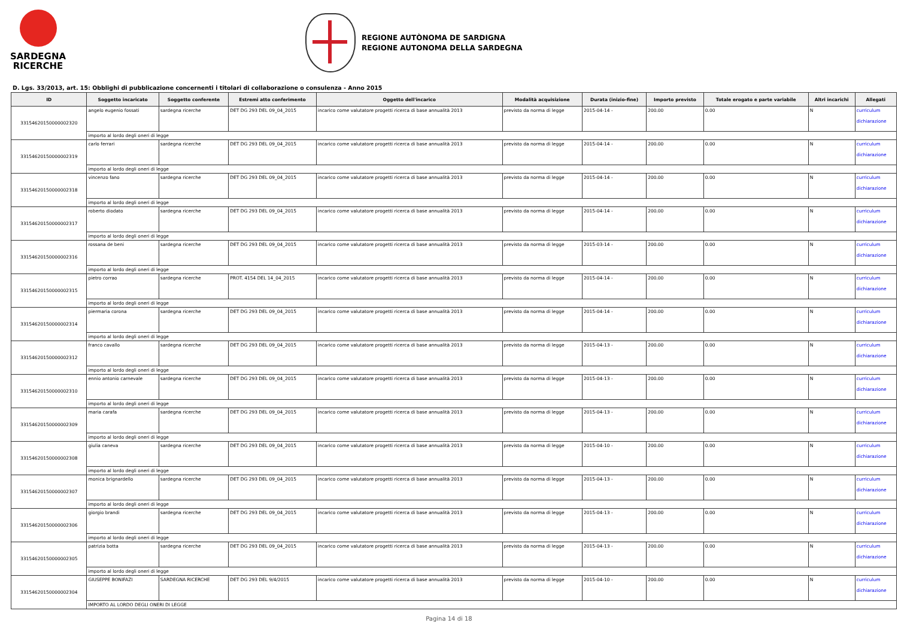SARDEGNA
RICERCHE
REGIONE AUTÒNOMA DE SARDIGNA
REGIONE AUTONOMA DELLA SARDEGNA
D. Lgs. 33/2013, art. 15: Obblighi di pubblicazione concernenti i titolari di collaborazione o consulenza - Anno 2015
| ID | Soggetto incaricato | Soggetto conferente | Estremi atto conferimento | Oggetto dell'incarico | Modalità acquisizione | Durata (inizio-fine) | Importo previsto | Totale erogato e parte variabile | Altri incarichi | Allegati |
| --- | --- | --- | --- | --- | --- | --- | --- | --- | --- | --- |
| 33154620150000002320 | angelo eugenio fossati | sardegna ricerche | DET DG 293 DEL 09_04_2015 | incarico come valutatore progetti ricerca di base annualità 2013 | previsto da norma di legge | 2015-04-14 - | 200.00 | 0.00 | N | curriculum dichiarazione |
| | importo al lordo degli oneri di legge | | | | | | | | | |
| 33154620150000002319 | carlo ferrari | sardegna ricerche | DET DG 293 DEL 09_04_2015 | incarico come valutatore progetti ricerca di base annualità 2013 | previsto da norma di legge | 2015-04-14 - | 200.00 | 0.00 | N | curriculum dichiarazione |
| | importo al lordo degli oneri di legge | | | | | | | | | |
| 33154620150000002318 | vincenzo fano | sardegna ricerche | DET DG 293 DEL 09_04_2015 | incarico come valutatore progetti ricerca di base annualità 2013 | previsto da norma di legge | 2015-04-14 - | 200.00 | 0.00 | N | curriculum dichiarazione |
| | importo al lordo degli oneri di legge | | | | | | | | | |
| 33154620150000002317 | roberto diodato | sardegna ricerche | DET DG 293 DEL 09_04_2015 | incarico come valutatore progetti ricerca di base annualità 2013 | previsto da norma di legge | 2015-04-14 - | 200.00 | 0.00 | N | curriculum dichiarazione |
| | importo al lordo degli oneri di legge | | | | | | | | | |
| 33154620150000002316 | rossana de beni | sardegna ricerche | DET DG 293 DEL 09_04_2015 | incarico come valutatore progetti ricerca di base annualità 2013 | previsto da norma di legge | 2015-03-14 - | 200.00 | 0.00 | N | curriculum dichiarazione |
| | importo al lordo degli oneri di legge | | | | | | | | | |
| 33154620150000002315 | pietro corrao | sardegna ricerche | PROT. 4154 DEL 14_04_2015 | incarico come valutatore progetti ricerca di base annualità 2013 | previsto da norma di legge | 2015-04-14 - | 200.00 | 0.00 | N | curriculum dichiarazione |
| | importo al lordo degli oneri di legge | | | | | | | | | |
| 33154620150000002314 | piermaria corona | sardegna ricerche | DET DG 293 DEL 09_04_2015 | incarico come valutatore progetti ricerca di base annualità 2013 | previsto da norma di legge | 2015-04-14 - | 200.00 | 0.00 | N | curriculum dichiarazione |
| | importo al lordo degli oneri di legge | | | | | | | | | |
| 33154620150000002312 | franco cavallo | sardegna ricerche | DET DG 293 DEL 09_04_2015 | incarico come valutatore progetti ricerca di base annualità 2013 | previsto da norma di legge | 2015-04-13 - | 200.00 | 0.00 | N | curriculum dichiarazione |
| | importo al lordo degli oneri di legge | | | | | | | | | |
| 33154620150000002310 | ennio antonio carnevale | sardegna ricerche | DET DG 293 DEL 09_04_2015 | incarico come valutatore progetti ricerca di base annualità 2013 | previsto da norma di legge | 2015-04-13 - | 200.00 | 0.00 | N | curriculum dichiarazione |
| | importo al lordo degli oneri di legge | | | | | | | | | |
| 33154620150000002309 | maria carafa | sardegna ricerche | DET DG 293 DEL 09_04_2015 | incarico come valutatore progetti ricerca di base annualità 2013 | previsto da norma di legge | 2015-04-13 - | 200.00 | 0.00 | N | curriculum dichiarazione |
| | importo al lordo degli oneri di legge | | | | | | | | | |
| 33154620150000002308 | giulia caneva | sardegna ricerche | DET DG 293 DEL 09_04_2015 | incarico come valutatore progetti ricerca di base annualità 2013 | previsto da norma di legge | 2015-04-10 - | 200.00 | 0.00 | N | curriculum dichiarazione |
| | importo al lordo degli oneri di legge | | | | | | | | | |
| 33154620150000002307 | monica brignardello | sardegna ricerche | DET DG 293 DEL 09_04_2015 | incarico come valutatore progetti ricerca di base annualità 2013 | previsto da norma di legge | 2015-04-13 - | 200.00 | 0.00 | N | curriculum dichiarazione |
| | importo al lordo degli oneri di legge | | | | | | | | | |
| 33154620150000002306 | giorgio brandi | sardegna ricerche | DET DG 293 DEL 09_04_2015 | incarico come valutatore progetti ricerca di base annualità 2013 | previsto da norma di legge | 2015-04-13 - | 200.00 | 0.00 | N | curriculum dichiarazione |
| | importo al lordo degli oneri di legge | | | | | | | | | |
| 33154620150000002305 | patrizia botta | sardegna ricerche | DET DG 293 DEL 09_04_2015 | incarico come valutatore progetti ricerca di base annualità 2013 | previsto da norma di legge | 2015-04-13 - | 200.00 | 0.00 | N | curriculum dichiarazione |
| | importo al lordo degli oneri di legge | | | | | | | | | |
| 33154620150000002304 | GIUSEPPE BONIFAZI | SARDEGNA RICERCHE | DET DG 293 DEL 9/4/2015 | incarico come valutatore progetti ricerca di base annualità 2013 | previsto da norma di legge | 2015-04-10 - | 200.00 | 0.00 | N | curriculum dichiarazione |
| | IMPORTO AL LORDO DEGLI ONERI DI LEGGE | | | | | | | | | |
Pagina 14 di 18